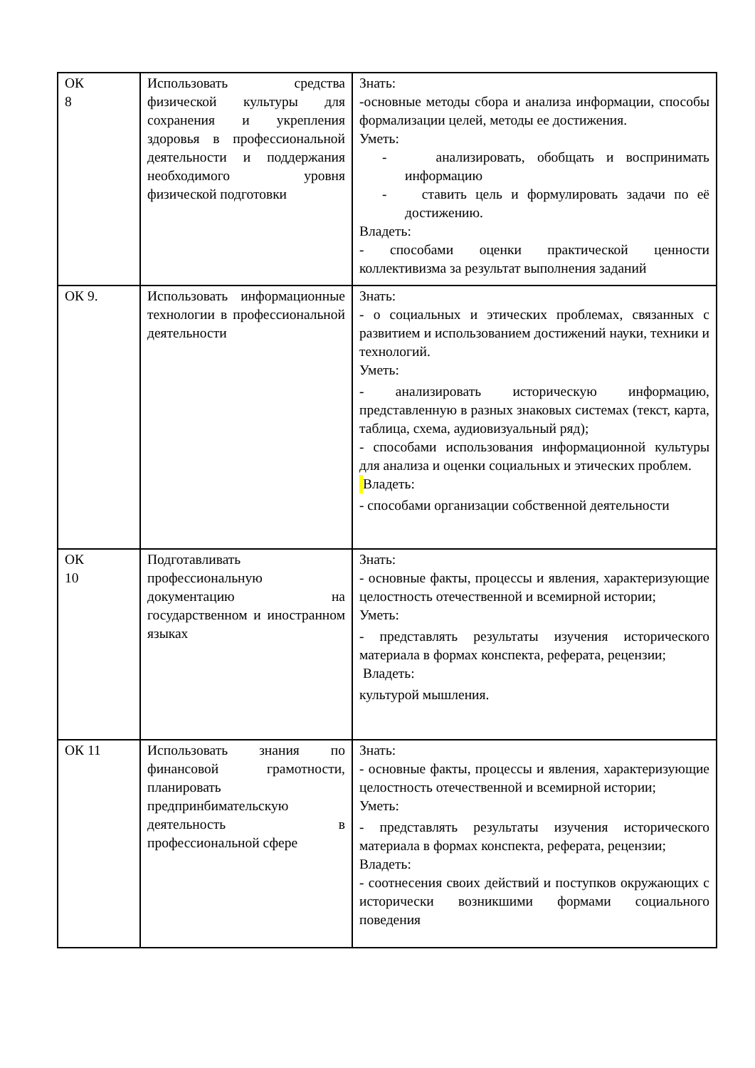| ОК 8 | Использовать средства физической культуры для сохранения и укрепления здоровья в профессиональной деятельности и поддержания необходимого уровня физической подготовки | Знать: -основные методы сбора и анализа информации, способы формализации целей, методы ее достижения. Уметь: - анализировать, обобщать и воспринимать информацию - ставить цель и формулировать задачи по её достижению. Владеть: - способами оценки практической ценности коллективизма за результат выполнения заданий |
| ОК 9. | Использовать информационные технологии в профессиональной деятельности | Знать: - о социальных и этических проблемах, связанных с развитием и использованием достижений науки, техники и технологий. Уметь: - анализировать историческую информацию, представленную в разных знаковых системах (текст, карта, таблица, схема, аудиовизуальный ряд); - способами использования информационной культуры для анализа и оценки социальных и этических проблем. Владеть: - способами организации собственной деятельности |
| ОК 10 | Подготавливать профессиональную документацию на государственном и иностранном языках | Знать: - основные факты, процессы и явления, характеризующие целостность отечественной и всемирной истории; Уметь: - представлять результаты изучения исторического материала в формах конспекта, реферата, рецензии; Владеть: культурой мышления. |
| ОК 11 | Использовать знания по финансовой грамотности, планировать предпринбимательскую деятельность в профессиональной сфере | Знать: - основные факты, процессы и явления, характеризующие целостность отечественной и всемирной истории; Уметь: - представлять результаты изучения исторического материала в формах конспекта, реферата, рецензии; Владеть: - соотнесения своих действий и поступков окружающих с исторически возникшими формами социального поведения |